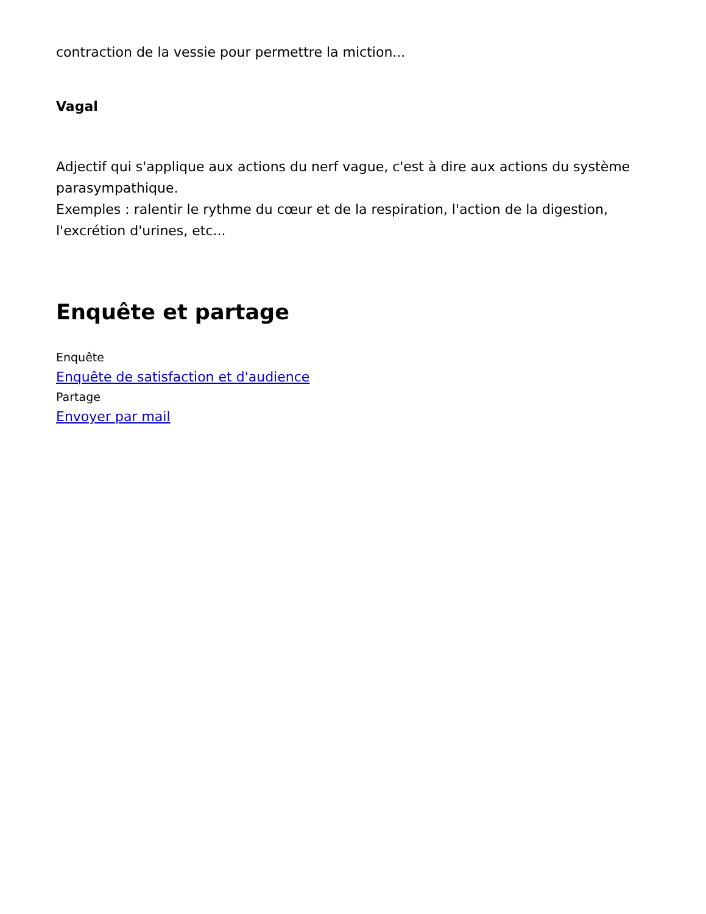contraction de la vessie pour permettre la miction...
Vagal
Adjectif qui s'applique aux actions du nerf vague, c'est à dire aux actions du système parasympathique.
Exemples : ralentir le rythme du cœur et de la respiration, l'action de la digestion, l'excrétion d'urines, etc...
Enquête et partage
Enquête
Enquête de satisfaction et d'audience
Partage
Envoyer par mail